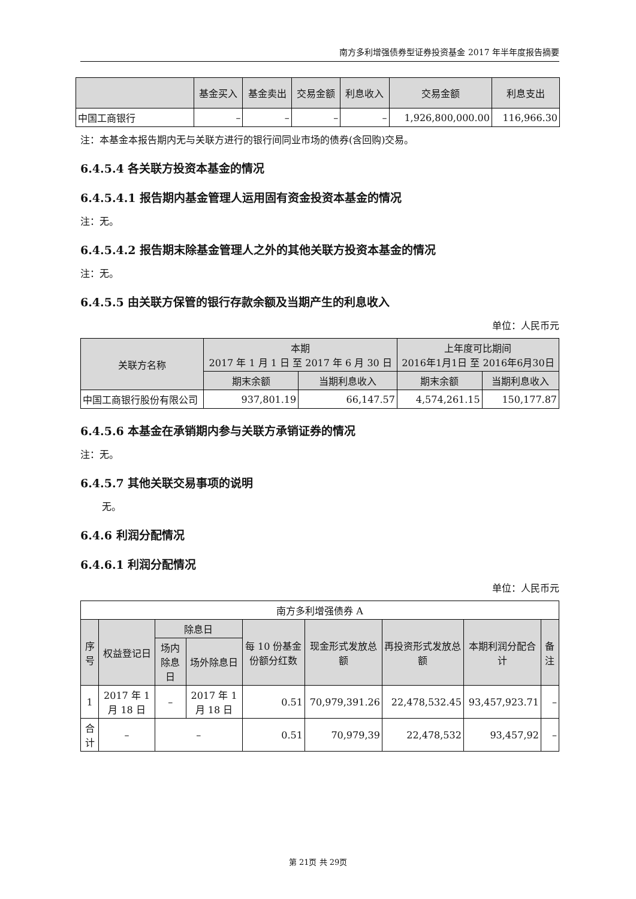南方多利增强债券型证券投资基金 2017 年半年度报告摘要
| | 基金买入 | 基金卖出 | 交易金额 | 利息收入 | 交易金额 | 利息支出 |
| --- | --- | --- | --- | --- | --- | --- |
| 中国工商银行 | – | – | – | – | 1,926,800,000.00 | 116,966.30 |
注：本基金本报告期内无与关联方进行的银行间同业市场的债券(含回购)交易。
6.4.5.4 各关联方投资本基金的情况
6.4.5.4.1 报告期内基金管理人运用固有资金投资本基金的情况
注：无。
6.4.5.4.2 报告期末除基金管理人之外的其他关联方投资本基金的情况
注：无。
6.4.5.5 由关联方保管的银行存款余额及当期产生的利息收入
单位：人民币元
| 关联方名称 | 本期 2017 年 1 月 1 日 至 2017 年 6 月 30 日 | | 上年度可比期间 2016年1月1日 至 2016年6月30日 | |
| --- | --- | --- | --- | --- |
| | 期末余额 | 当期利息收入 | 期末余额 | 当期利息收入 |
| 中国工商银行股份有限公司 | 937,801.19 | 66,147.57 | 4,574,261.15 | 150,177.87 |
6.4.5.6 本基金在承销期内参与关联方承销证券的情况
注：无。
6.4.5.7 其他关联交易事项的说明
无。
6.4.6 利润分配情况
6.4.6.1 利润分配情况
单位：人民币元
| 南方多利增强债券 A | | | | | | | | |
| 序号 | 权益登记日 | 除息日 | | 每 10 份基金份额分红数 | 现金形式发放总额 | 再投资形式发放总额 | 本期利润分配合计 | 备注 |
| | | 场内除息日 | 场外除息日 | | | | | |
| 1 | 2017 年 1 月 18 日 | – | 2017 年 1 月 18 日 | 0.51 | 70,979,391.26 | 22,478,532.45 | 93,457,923.71 | – |
| 合计 | – | – | | 0.51 | 70,979,39 | 22,478,532 | 93,457,92 | – |
第 21页 共 29页